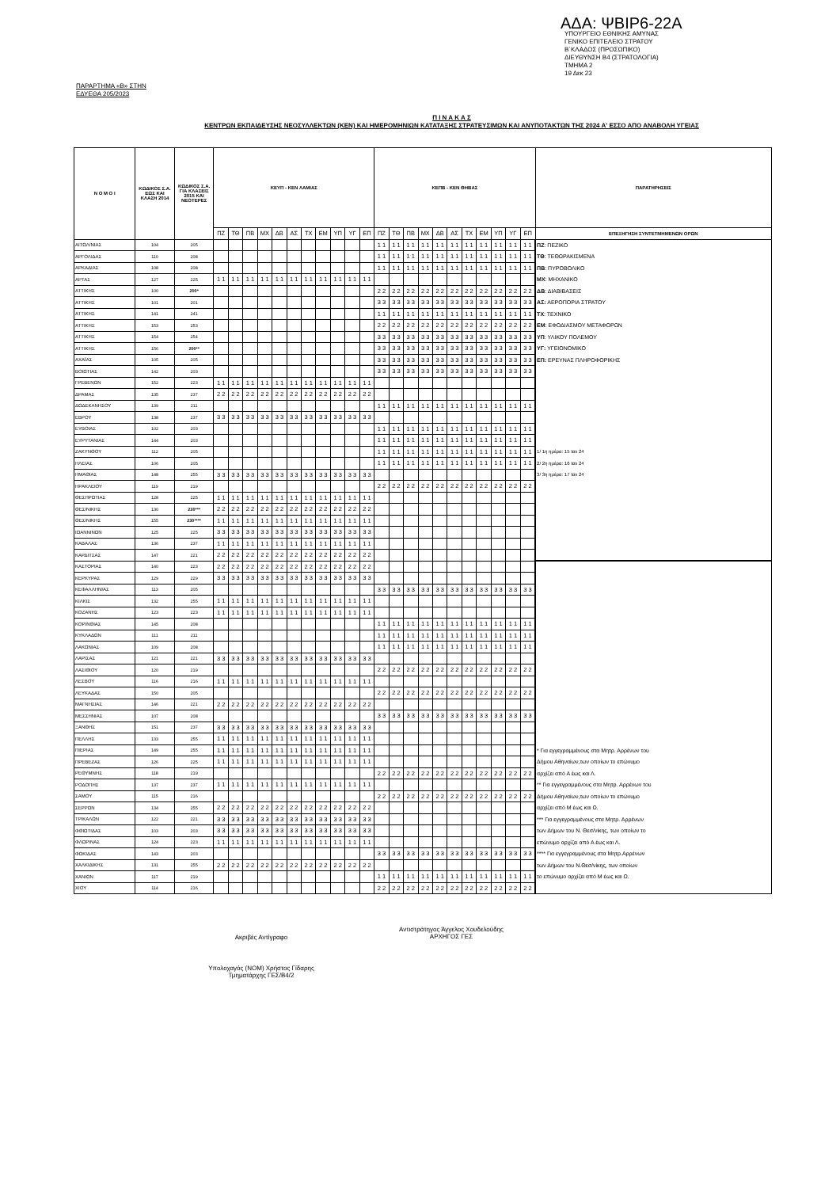ΑΔΑ: ΨΒΙΡ6-22Α
ΥΠΟΥΡΓΕΙΟ ΕΘΝΙΚΗΣ ΑΜΥΝΑΣ
ΓΕΝΙΚΟ ΕΠΙΤΕΛΕΙΟ ΣΤΡΑΤΟΥ
Β΄ΚΛΑΔΟΣ (ΠΡΟΣΩΠΙΚΟ)
ΔΙΕΥΘΥΝΣΗ Β4 (ΣΤΡΑΤΟΛΟΓΙΑ)
ΤΜΗΜΑ 2
19 Δεκ 23
ΠΑΡΑΡΤΗΜΑ «Β» ΣΤΗΝ
ΕΔΥΕΘΑ 205/2023
Π Ι Ν Α Κ Α Σ
ΚΕΝΤΡΩΝ ΕΚΠΑΙΔΕΥΣΗΣ ΝΕΟΣΥΛΛΕΚΤΩΝ (ΚΕΝ) ΚΑΙ ΗΜΕΡΟΜΗΝΙΩΝ ΚΑΤΑΤΑΞΗΣ ΣΤΡΑΤΕΥΣΙΜΩΝ ΚΑΙ ΑΝΥΠΟΤΑΚΤΩΝ ΤΗΣ 2024 Α' ΕΣΣΟ ΑΠΟ ΑΝΑΒΟΛΗ ΥΓΕΙΑΣ
| Ν Ο Μ Ο Ι | ΚΩΔΙΚΟΣ Σ.Α. ΕΩΣ ΚΑΙ ΚΛΑΣΗ 2014 | ΚΩΔΙΚΟΣ Σ.Α. ΓΙΑ ΚΛΑΣΕΙΣ 2015 ΚΑΙ ΝΕΟΤΕΡΕΣ | ΚΕΥΠ - ΚΕΝ ΛΑΜΙΑΣ | | | | | | | | | | | ΚΕΠΒ - ΚΕΝ ΘΗΒΑΣ | | | | | | | | | | | ΠΑΡΑΤΗΡΗΣΕΙΣ |
| --- | --- | --- | --- | --- | --- | --- | --- | --- | --- | --- | --- | --- | --- | --- | --- | --- | --- | --- | --- | --- | --- | --- | --- | --- | --- |
| | | | ΠΖ | ΤΘ | ΠΒ | ΜΧ | ΔΒ | ΑΣ | ΤΧ | ΕΜ | ΥΠ | ΥΓ | ΕΠ | ΠΖ | ΤΘ | ΠΒ | ΜΧ | ΔΒ | ΑΣ | ΤΧ | ΕΜ | ΥΠ | ΥΓ | ΕΠ | ΕΠΕΞΗΓΗΣΗ ΣΥΝΤΕΤΜΗΜΕΝΩΝ ΟΡΩΝ |
| ΑΙΤΩΛ/ΝΙΑΣ | 104 | 205 | | | | | | | | | | | | 1 1 | 1 1 | 1 1 | 1 1 | 1 1 | 1 1 | 1 1 | 1 1 | 1 1 | 1 1 | 1 1 | ΠΖ : ΠΕΖΙΚΟ |
| ΑΡΓΟΛΙΔΑΣ | 110 | 208 | | | | | | | | | | | | 1 1 | 1 1 | 1 1 | 1 1 | 1 1 | 1 1 | 1 1 | 1 1 | 1 1 | 1 1 | 1 1 | ΤΘ : ΤΕΘΩΡΑΚΙΣΜΕΝΑ |
| ΑΡΚΑΔΙΑΣ | 108 | 208 | | | | | | | | | | | | 1 1 | 1 1 | 1 1 | 1 1 | 1 1 | 1 1 | 1 1 | 1 1 | 1 1 | 1 1 | 1 1 | ΠΒ : ΠΥΡΟΒΟΛΙΚΟ |
| ΑΡΤΑΣ | 127 | 225 | 1 1 | 1 1 | 1 1 | 1 1 | 1 1 | 1 1 | 1 1 | 1 1 | 1 1 | 1 1 | 1 1 | | | | | | | | | | | | ΜΧ : ΜΗΧΑΝΙΚΟ |
| ΑΤΤΙΚΗΣ | 100 | 200* | | | | | | | | | | | | 2 2 | 2 2 | 2 2 | 2 2 | 2 2 | 2 2 | 2 2 | 2 2 | 2 2 | 2 2 | 2 2 | ΔΒ : ΔΙΑΒΙΒΑΣΕΙΣ |
| ΑΤΤΙΚΗΣ | 101 | 201 | | | | | | | | | | | | 3 3 | 3 3 | 3 3 | 3 3 | 3 3 | 3 3 | 3 3 | 3 3 | 3 3 | 3 3 | 3 3 | ΑΣ: ΑΕΡΟΠΟΡΙΑ ΣΤΡΑΤΟΥ |
| ΑΤΤΙΚΗΣ | 141 | 241 | | | | | | | | | | | | 1 1 | 1 1 | 1 1 | 1 1 | 1 1 | 1 1 | 1 1 | 1 1 | 1 1 | 1 1 | 1 1 | ΤΧ : ΤΕΧΝΙΚΟ |
| ΑΤΤΙΚΗΣ | 153 | 253 | | | | | | | | | | | | 2 2 | 2 2 | 2 2 | 2 2 | 2 2 | 2 2 | 2 2 | 2 2 | 2 2 | 2 2 | 2 2 | ΕΜ : ΕΦΟΔΙΑΣΜΟΥ ΜΕΤΑΦΟΡΩΝ |
| ΑΤΤΙΚΗΣ | 154 | 254 | | | | | | | | | | | | 3 3 | 3 3 | 3 3 | 3 3 | 3 3 | 3 3 | 3 3 | 3 3 | 3 3 | 3 3 | 3 3 | ΥΠ : ΥΛΙΚΟΥ ΠΟΛΕΜΟΥ |
| ΑΤΤΙΚΗΣ | 156 | 200** | | | | | | | | | | | | 3 3 | 3 3 | 3 3 | 3 3 | 3 3 | 3 3 | 3 3 | 3 3 | 3 3 | 3 3 | 3 3 | ΥΓ: ΥΓΕΙΟΝΟΜΙΚΟ |
| ΑΧΑΪΑΣ | 105 | 205 | | | | | | | | | | | | 3 3 | 3 3 | 3 3 | 3 3 | 3 3 | 3 3 | 3 3 | 3 3 | 3 3 | 3 3 | 3 3 | ΕΠ: ΕΡΕΥΝΑΣ ΠΛΗΡΟΦΟΡΙΚΗΣ |
| ΒΟΙΩΤΙΑΣ | 142 | 203 | | | | | | | | | | | | 3 3 | 3 3 | 3 3 | 3 3 | 3 3 | 3 3 | 3 3 | 3 3 | 3 3 | 3 3 | 3 3 | |
| ΓΡΕΒΕΝΩΝ | 152 | 223 | 1 1 | 1 1 | 1 1 | 1 1 | 1 1 | 1 1 | 1 1 | 1 1 | 1 1 | 1 1 | 1 1 | | | | | | | | | | | | |
| ΔΡΑΜΑΣ | 135 | 237 | 2 2 | 2 2 | 2 2 | 2 2 | 2 2 | 2 2 | 2 2 | 2 2 | 2 2 | 2 2 | 2 2 | | | | | | | | | | | | |
| ΔΩΔΕΚΑΝΗΣΟΥ | 139 | 211 | | | | | | | | | | | | 1 1 | 1 1 | 1 1 | 1 1 | 1 1 | 1 1 | 1 1 | 1 1 | 1 1 | 1 1 | 1 1 | |
| ΕΒΡΟΥ | 138 | 237 | 3 3 | 3 3 | 3 3 | 3 3 | 3 3 | 3 3 | 3 3 | 3 3 | 3 3 | 3 3 | 3 3 | | | | | | | | | | | | |
| ΕΥΒΟΙΑΣ | 102 | 203 | | | | | | | | | | | | 1 1 | 1 1 | 1 1 | 1 1 | 1 1 | 1 1 | 1 1 | 1 1 | 1 1 | 1 1 | 1 1 | |
| ΕΥΡΥΤΑΝΙΑΣ | 144 | 203 | | | | | | | | | | | | 1 1 | 1 1 | 1 1 | 1 1 | 1 1 | 1 1 | 1 1 | 1 1 | 1 1 | 1 1 | 1 1 | |
| ΖΑΚΥΝΘΟΥ | 112 | 205 | | | | | | | | | | | | 1 1 | 1 1 | 1 1 | 1 1 | 1 1 | 1 1 | 1 1 | 1 1 | 1 1 | 1 1 | 1 1 | 1/ 1η ημέρα: 15 Ιαν 24 |
| ΗΛΕΙΑΣ | 106 | 205 | | | | | | | | | | | | 1 1 | 1 1 | 1 1 | 1 1 | 1 1 | 1 1 | 1 1 | 1 1 | 1 1 | 1 1 | 1 1 | 2/ 2η ημέρα: 16 Ιαν 24 |
| ΗΜΑΘΙΑΣ | 148 | 255 | 3 3 | 3 3 | 3 3 | 3 3 | 3 3 | 3 3 | 3 3 | 3 3 | 3 3 | 3 3 | 3 3 | | | | | | | | | | | | 3/ 3η ημέρα: 17 Ιαν 24 |
| ΗΡΑΚΛΕΙΟΥ | 119 | 219 | | | | | | | | | | | | 2 2 | 2 2 | 2 2 | 2 2 | 2 2 | 2 2 | 2 2 | 2 2 | 2 2 | 2 2 | 2 2 | |
| ΘΕΣΠΡΩΤΙΑΣ | 128 | 225 | 1 1 | 1 1 | 1 1 | 1 1 | 1 1 | 1 1 | 1 1 | 1 1 | 1 1 | 1 1 | 1 1 | | | | | | | | | | | | |
| ΘΕΣ/ΝΙΚΗΣ | 130 | 230*** | 2 2 | 2 2 | 2 2 | 2 2 | 2 2 | 2 2 | 2 2 | 2 2 | 2 2 | 2 2 | 2 2 | | | | | | | | | | | | |
| ΘΕΣ/ΝΙΚΗΣ | 155 | 230**** | 1 1 | 1 1 | 1 1 | 1 1 | 1 1 | 1 1 | 1 1 | 1 1 | 1 1 | 1 1 | 1 1 | | | | | | | | | | | | |
| ΙΩΑΝΝΙΝΩΝ | 125 | 225 | 3 3 | 3 3 | 3 3 | 3 3 | 3 3 | 3 3 | 3 3 | 3 3 | 3 3 | 3 3 | 3 3 | | | | | | | | | | | | |
| ΚΑΒΑΛΑΣ | 136 | 237 | 1 1 | 1 1 | 1 1 | 1 1 | 1 1 | 1 1 | 1 1 | 1 1 | 1 1 | 1 1 | 1 1 | | | | | | | | | | | | |
| ΚΑΡΔΙΤΣΑΣ | 147 | 221 | 2 2 | 2 2 | 2 2 | 2 2 | 2 2 | 2 2 | 2 2 | 2 2 | 2 2 | 2 2 | 2 2 | | | | | | | | | | | | |
| ΚΑΣΤΟΡΙΑΣ | 140 | 223 | 2 2 | 2 2 | 2 2 | 2 2 | 2 2 | 2 2 | 2 2 | 2 2 | 2 2 | 2 2 | 2 2 | | | | | | | | | | | | |
| ΚΕΡΚΥΡΑΣ | 129 | 229 | 3 3 | 3 3 | 3 3 | 3 3 | 3 3 | 3 3 | 3 3 | 3 3 | 3 3 | 3 3 | 3 3 | | | | | | | | | | | | |
| ΚΕΦΑΛΛΗΝΙΑΣ | 113 | 205 | | | | | | | | | | | | 3 3 | 3 3 | 3 3 | 3 3 | 3 3 | 3 3 | 3 3 | 3 3 | 3 3 | 3 3 | 3 3 | |
| ΚΙΛΚΙΣ | 132 | 255 | 1 1 | 1 1 | 1 1 | 1 1 | 1 1 | 1 1 | 1 1 | 1 1 | 1 1 | 1 1 | 1 1 | | | | | | | | | | | | |
| ΚΟΖΑΝΗΣ | 123 | 223 | 1 1 | 1 1 | 1 1 | 1 1 | 1 1 | 1 1 | 1 1 | 1 1 | 1 1 | 1 1 | 1 1 | | | | | | | | | | | | |
| ΚΟΡΙΝΘΙΑΣ | 145 | 208 | | | | | | | | | | | | 1 1 | 1 1 | 1 1 | 1 1 | 1 1 | 1 1 | 1 1 | 1 1 | 1 1 | 1 1 | 1 1 | |
| ΚΥΚΛΑΔΩΝ | 111 | 211 | | | | | | | | | | | | 1 1 | 1 1 | 1 1 | 1 1 | 1 1 | 1 1 | 1 1 | 1 1 | 1 1 | 1 1 | 1 1 | |
| ΛΑΚΩΝΙΑΣ | 109 | 208 | | | | | | | | | | | | 1 1 | 1 1 | 1 1 | 1 1 | 1 1 | 1 1 | 1 1 | 1 1 | 1 1 | 1 1 | 1 1 | |
| ΛΑΡΙΣΑΣ | 121 | 221 | 3 3 | 3 3 | 3 3 | 3 3 | 3 3 | 3 3 | 3 3 | 3 3 | 3 3 | 3 3 | 3 3 | | | | | | | | | | | | |
| ΛΑΣΙΘΙΟΥ | 120 | 219 | | | | | | | | | | | | 2 2 | 2 2 | 2 2 | 2 2 | 2 2 | 2 2 | 2 2 | 2 2 | 2 2 | 2 2 | 2 2 | |
| ΛΕΣΒΟΥ | 116 | 216 | 1 1 | 1 1 | 1 1 | 1 1 | 1 1 | 1 1 | 1 1 | 1 1 | 1 1 | 1 1 | 1 1 | | | | | | | | | | | | |
| ΛΕΥΚΑΔΑΣ | 150 | 205 | | | | | | | | | | | | 2 2 | 2 2 | 2 2 | 2 2 | 2 2 | 2 2 | 2 2 | 2 2 | 2 2 | 2 2 | 2 2 | |
| ΜΑΓΝΗΣΙΑΣ | 146 | 221 | 2 2 | 2 2 | 2 2 | 2 2 | 2 2 | 2 2 | 2 2 | 2 2 | 2 2 | 2 2 | 2 2 | | | | | | | | | | | | |
| ΜΕΣΣΗΝΙΑΣ | 107 | 208 | | | | | | | | | | | | 3 3 | 3 3 | 3 3 | 3 3 | 3 3 | 3 3 | 3 3 | 3 3 | 3 3 | 3 3 | 3 3 | |
| ΞΑΝΘΗΣ | 151 | 237 | 3 3 | 3 3 | 3 3 | 3 3 | 3 3 | 3 3 | 3 3 | 3 3 | 3 3 | 3 3 | 3 3 | | | | | | | | | | | | |
| ΠΕΛΛΗΣ | 133 | 255 | 1 1 | 1 1 | 1 1 | 1 1 | 1 1 | 1 1 | 1 1 | 1 1 | 1 1 | 1 1 | 1 1 | | | | | | | | | | | | |
| ΠΙΕΡΙΑΣ | 149 | 255 | 1 1 | 1 1 | 1 1 | 1 1 | 1 1 | 1 1 | 1 1 | 1 1 | 1 1 | 1 1 | 1 1 | | | | | | | | | | | | * Για εγγεγραμμένους στα Μητρ. Αρρένων του |
| ΠΡΕΒΕΖΑΣ | 126 | 225 | 1 1 | 1 1 | 1 1 | 1 1 | 1 1 | 1 1 | 1 1 | 1 1 | 1 1 | 1 1 | 1 1 | | | | | | | | | | | | Δήμου Αθηναίων,των οποίων το επώνυμο |
| ΡΕΘΥΜΝΗΣ | 118 | 219 | | | | | | | | | | | | 2 2 | 2 2 | 2 2 | 2 2 | 2 2 | 2 2 | 2 2 | 2 2 | 2 2 | 2 2 | 2 2 | αρχίζει από Α έως και Λ. |
| ΡΟΔΟΠΗΣ | 137 | 237 | 1 1 | 1 1 | 1 1 | 1 1 | 1 1 | 1 1 | 1 1 | 1 1 | 1 1 | 1 1 | 1 1 | | | | | | | | | | | | ** Για εγγεγραμμένους στα Μητρ. Αρρένων του |
| ΣΑΜΟΥ | 115 | 216 | | | | | | | | | | | | 2 2 | 2 2 | 2 2 | 2 2 | 2 2 | 2 2 | 2 2 | 2 2 | 2 2 | 2 2 | 2 2 | Δήμου Αθηναίων,των οποίων το επώνυμο |
| ΣΕΡΡΩΝ | 134 | 255 | 2 2 | 2 2 | 2 2 | 2 2 | 2 2 | 2 2 | 2 2 | 2 2 | 2 2 | 2 2 | 2 2 | | | | | | | | | | | | αρχίζει από Μ έως και Ω. |
| ΤΡΙΚΑΛΩΝ | 122 | 221 | 3 3 | 3 3 | 3 3 | 3 3 | 3 3 | 3 3 | 3 3 | 3 3 | 3 3 | 3 3 | 3 3 | | | | | | | | | | | | *** Για εγγεγραμμένους στα Μητρ. Αρρένων |
| ΦΘΙΩΤΙΔΑΣ | 103 | 203 | 3 3 | 3 3 | 3 3 | 3 3 | 3 3 | 3 3 | 3 3 | 3 3 | 3 3 | 3 3 | 3 3 | | | | | | | | | | | | των Δήμων του Ν. Θεσ/νίκης, των οποίων το |
| ΦΛΩΡΙΝΑΣ | 124 | 223 | 1 1 | 1 1 | 1 1 | 1 1 | 1 1 | 1 1 | 1 1 | 1 1 | 1 1 | 1 1 | 1 1 | | | | | | | | | | | | επώνυμο αρχίζει από Α έως και Λ. |
| ΦΩΚΙΔΑΣ | 143 | 203 | | | | | | | | | | | | 3 3 | 3 3 | 3 3 | 3 3 | 3 3 | 3 3 | 3 3 | 3 3 | 3 3 | 3 3 | 3 3 | **** Για εγγεγραμμένους στα Μητρ.Αρρένων |
| ΧΑΛΚΙΔΙΚΗΣ | 131 | 255 | 2 2 | 2 2 | 2 2 | 2 2 | 2 2 | 2 2 | 2 2 | 2 2 | 2 2 | 2 2 | 2 2 | | | | | | | | | | | | των Δήμων του Ν.Θεσ/νίκης, των οποίων |
| ΧΑΝΙΩΝ | 117 | 219 | | | | | | | | | | | | 1 1 | 1 1 | 1 1 | 1 1 | 1 1 | 1 1 | 1 1 | 1 1 | 1 1 | 1 1 | 1 1 | το επώνυμο αρχίζει από Μ έως και Ω. |
| ΧΙΟΥ | 114 | 216 | | | | | | | | | | | | 2 2 | 2 2 | 2 2 | 2 2 | 2 2 | 2 2 | 2 2 | 2 2 | 2 2 | 2 2 | 2 2 | |
Ακριβές Αντίγραφο
Αντιστράτηγος Άγγελος Χουδελούδης
ΑΡΧΗΓΟΣ ΓΕΣ
Υπολοχαγός (ΝΟΜ) Χρήστος Γίδαρης
Τμηματάρχης ΓΕΣ/Β4/2